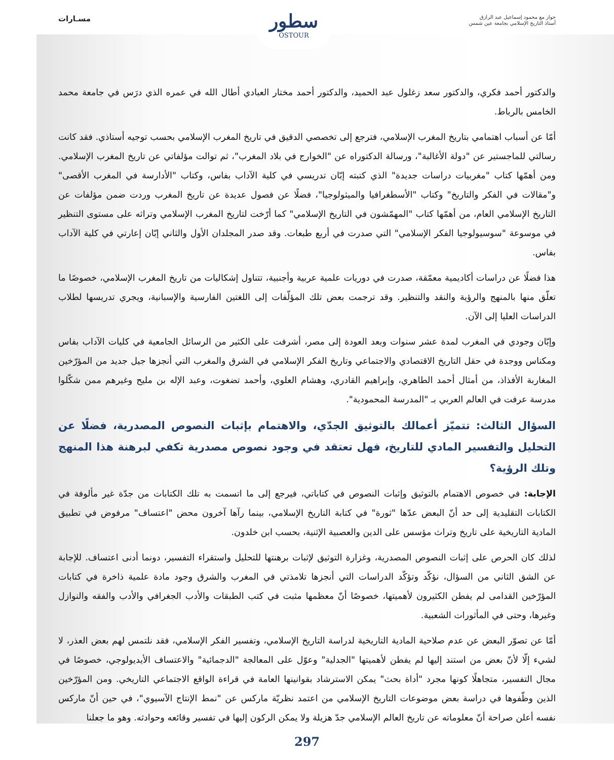حوار مع محمود إسماعيل عبد الرازق
أستاذ التاريخ الإسلامي بجامعة عين شمس
مسـارات
سطور
OSTOUR
والدكتور أحمد فكري، والدكتور سعد زغلول عبد الحميد، والدكتور أحمد مختار العبادي أطال الله في عمره الذي درَس في جامعة محمد الخامس بالرباط.
أمّا عن أسباب اهتمامي بتاريخ المغرب الإسلامي، فترجع إلى تخصصي الدقيق في تاريخ المغرب الإسلامي بحسب توجيه أستاذي. فقد كانت رسالتي للماجستير عن "دولة الأغالبة"، ورسالة الدكتوراه عن "الخوارج في بلاد المغرب"، ثم توالت مؤلفاتي عن تاريخ المغرب الإسلامي. ومن أهمّها كتاب "مغربيات دراسات جديدة" الذي كتبته إبّان تدريسي في كلية الآداب بفاس، وكتاب "الأدارسة في المغرب الأقصى" و"مقالات في الفكر والتاريخ" وكتاب "الأسطغرافيا والميثولوجيا"، فضلًا عن فصول عديدة عن تاريخ المغرب وردت ضمن مؤلفات عن التاريخ الإسلامي العام، من أهمّها كتاب "المهمّشون في التاريخ الإسلامي" كما أرّخت لتاريخ المغرب الإسلامي وتراثه على مستوى التنظير في موسوعة "سوسيولوجيا الفكر الإسلامي" التي صدرت في أربع طبعات. وقد صدر المجلدان الأول والثاني إبّان إعارتي في كلية الآداب بفاس.
هذا فضلًا عن دراسات أكاديمية معمّقة، صدرت في دوريات علمية عربية وأجنبية، تتناول إشكاليات من تاريخ المغرب الإسلامي، خصوصًا ما تعلّق منها بالمنهج والرؤية والنقد والتنظير. وقد ترجمت بعض تلك المؤلّفات إلى اللغتين الفارسية والإسبانية، ويجري تدريسها لطلاب الدراسات العليا إلى الآن.
وإبّان وجودي في المغرب لمدة عشر سنوات وبعد العودة إلى مصر، أشرفت على الكثير من الرسائل الجامعية في كليات الآداب بفاس ومكناس ووجدة في حقل التاريخ الاقتصادي والاجتماعي وتاريخ الفكر الإسلامي في الشرق والمغرب التي أنجزها جيل جديد من المؤرّخين المغاربة الأفذاذ، من أمثال أحمد الطاهري، وإبراهيم القادري، وهشام العلوي، وأحمد تضغوت، وعبد الإله بن مليح وغيرهم ممن شكّلوا مدرسة عرفت في العالم العربي بـ "المدرسة المحمودية".
السؤال الثالث: تتميّز أعمالك بالتوثيق الجدّي، والاهتمام بإثبات النصوص المصدرية، فضلًا عن التحليل والتفسير المادي للتاريخ، فهل تعتقد في وجود نصوص مصدرية تكفي لبرهنة هذا المنهج وتلك الرؤية؟
الإجابة: في خصوص الاهتمام بالتوثيق وإثبات النصوص في كتاباتي، فيرجع إلى ما اتسمت به تلك الكتابات من جدّة غير مألوفة في الكتابات التقليدية إلى حد أنّ البعض عدّها "ثورة" في كتابة التاريخ الإسلامي، بينما رآها آخرون محض "اعتساف" مرفوض في تطبيق المادية التاريخية على تاريخ وتراث مؤسس على الدين والعصبية الإثنية، بحسب ابن خلدون.
لذلك كان الحرص على إثبات النصوص المصدرية، وغزارة التوثيق لإثبات برهنتها للتحليل واستقراء التفسير، دونما أدنى اعتساف. للإجابة عن الشق الثاني من السؤال، نؤكّد وتؤكّد الدراسات التي أنجزها تلامذتي في المغرب والشرق وجود مادة علمية ذاخرة في كتابات المؤرّخين القدامى لم يفطن الكثيرون لأهميتها، خصوصًا أنّ معظمها مثبت في كتب الطبقات والأدب الجغرافي والأدب والفقه والنوازل وغيرها، وحتى في المأثورات الشعبية.
أمّا عن تصوّر البعض عن عدم صلاحية المادية التاريخية لدراسة التاريخ الإسلامي، وتفسير الفكر الإسلامي، فقد نلتمس لهم بعض العذر، لا لشيء إلّا لأنّ بعض من استند إليها لم يفطن لأهميتها "الجدلية" وعوّل على المعالجة "الدجمائية" والاعتساف الأيديولوجي، خصوصًا في مجال التفسير، متجاهلًا كونها مجرد "أداة بحث" يمكن الاسترشاد بقوانينها العامة في قراءة الواقع الاجتماعي التاريخي. ومن المؤرّخين الذين وظّفوها في دراسة بعض موضوعات التاريخ الإسلامي من اعتمد نظريّة ماركس عن "نمط الإنتاج الآسيوي"، في حين أنّ ماركس نفسه أعلن صراحة أنّ معلوماته عن تاريخ العالم الإسلامي جدّ هزيلة ولا يمكن الركون إليها في تفسير وقائعه وحوادثه. وهو ما جعلنا
297